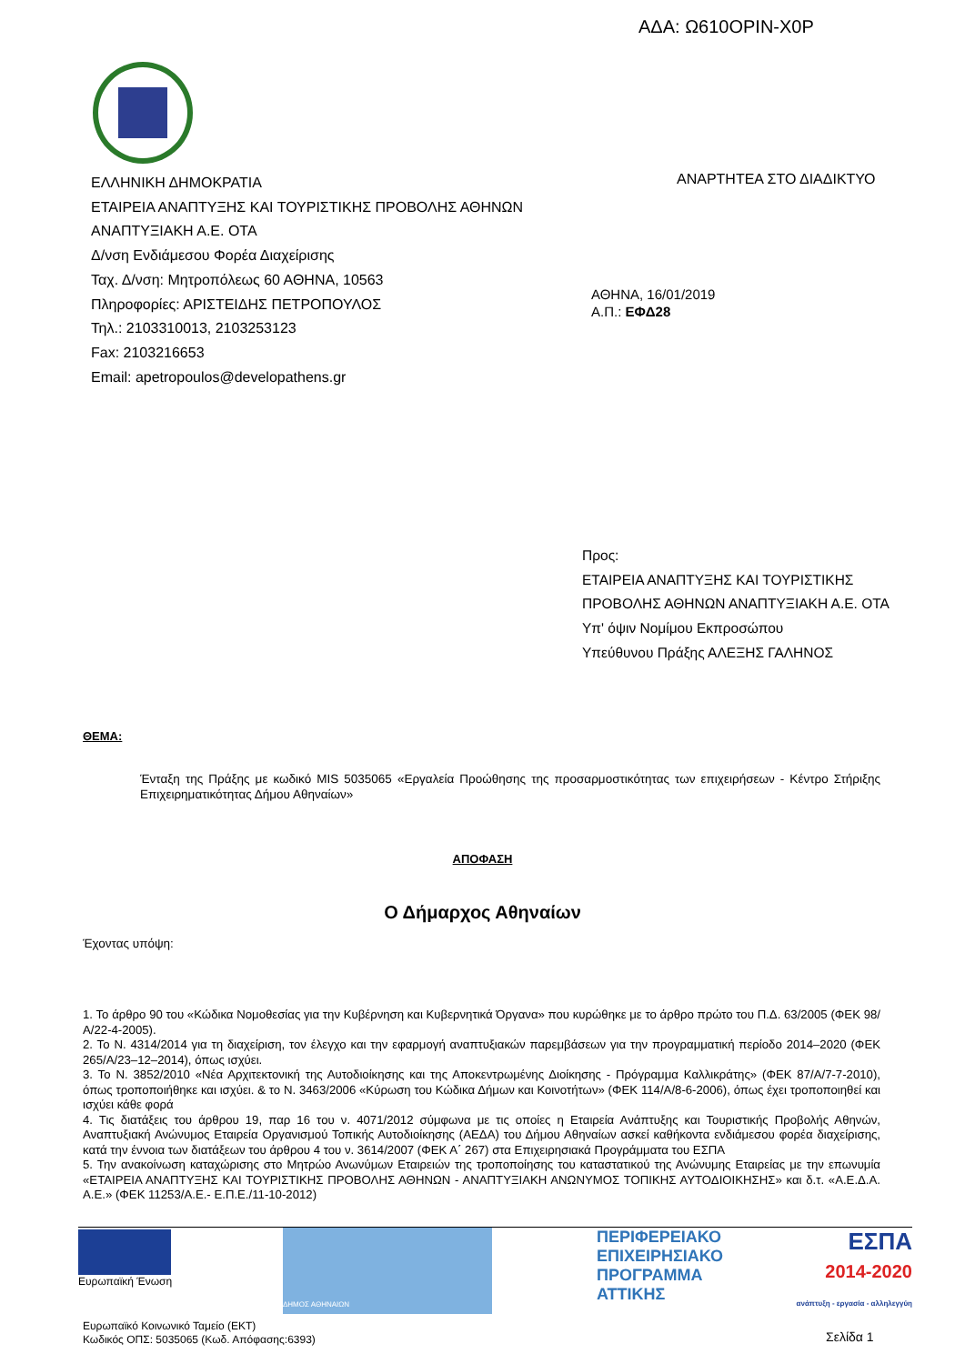ΑΔΑ: Ω610ΟΡΙΝ-Χ0Ρ
ΕΛΛΗΝΙΚΗ ΔΗΜΟΚΡΑΤΙΑ
ΕΤΑΙΡΕΙΑ ΑΝΑΠΤΥΞΗΣ ΚΑΙ ΤΟΥΡΙΣΤΙΚΗΣ ΠΡΟΒΟΛΗΣ ΑΘΗΝΩΝ
ΑΝΑΠΤΥΞΙΑΚΗ Α.Ε. ΟΤΑ
Δ/νση Ενδιάμεσου Φορέα Διαχείρισης
Ταχ. Δ/νση: Μητροπόλεως 60 ΑΘΗΝΑ, 10563
Πληροφορίες: ΑΡΙΣΤΕΙΔΗΣ ΠΕΤΡΟΠΟΥΛΟΣ
Τηλ.: 2103310013, 2103253123
Fax: 2103216653
Email: apetropoulos@developathens.gr
ΑΝΑΡΤΗΤΕΑ ΣΤΟ ΔΙΑΔΙΚΤΥΟ
ΑΘΗΝΑ, 16/01/2019
Α.Π.: ΕΦΔ28
Προς:
ΕΤΑΙΡΕΙΑ ΑΝΑΠΤΥΞΗΣ ΚΑΙ ΤΟΥΡΙΣΤΙΚΗΣ
ΠΡΟΒΟΛΗΣ ΑΘΗΝΩΝ ΑΝΑΠΤΥΞΙΑΚΗ Α.Ε. ΟΤΑ
Υπ' όψιν Νομίμου Εκπροσώπου
Υπεύθυνου Πράξης ΑΛΕΞΗΣ ΓΑΛΗΝΟΣ
ΘΕΜΑ:
Ένταξη της Πράξης με κωδικό MIS 5035065 «Εργαλεία Προώθησης της προσαρμοστικότητας των επιχειρήσεων - Κέντρο Στήριξης Επιχειρηματικότητας Δήμου Αθηναίων»
ΑΠΟΦΑΣΗ
Ο Δήμαρχος Αθηναίων
Έχοντας υπόψη:
1. Το άρθρο 90 του «Κώδικα Νομοθεσίας για την Κυβέρνηση και Κυβερνητικά Όργανα» που κυρώθηκε με το άρθρο πρώτο του Π.Δ. 63/2005 (ΦΕΚ 98/Α/22-4-2005).
2. Το Ν. 4314/2014 για τη διαχείριση, τον έλεγχο και την εφαρμογή αναπτυξιακών παρεμβάσεων για την προγραμματική περίοδο 2014–2020 (ΦΕΚ 265/Α/23–12–2014), όπως ισχύει.
3. Το Ν. 3852/2010 «Νέα Αρχιτεκτονική της Αυτοδιοίκησης και της Αποκεντρωμένης Διοίκησης - Πρόγραμμα Καλλικράτης» (ΦΕΚ 87/Α/7-7-2010), όπως τροποποιήθηκε και ισχύει. & το Ν. 3463/2006 «Κύρωση του Κώδικα Δήμων και Κοινοτήτων» (ΦΕΚ 114/Α/8-6-2006), όπως έχει τροποποιηθεί και ισχύει κάθε φορά
4. Τις διατάξεις του άρθρου 19, παρ 16 του ν. 4071/2012 σύμφωνα με τις οποίες η Εταιρεία Ανάπτυξης και Τουριστικής Προβολής Αθηνών, Αναπτυξιακή Ανώνυμος Εταιρεία Οργανισμού Τοπικής Αυτοδιοίκησης (ΑΕΔΑ) του Δήμου Αθηναίων ασκεί καθήκοντα ενδιάμεσου φορέα διαχείρισης, κατά την έννοια των διατάξεων του άρθρου 4 του ν. 3614/2007 (ΦΕΚ Α΄ 267) στα Επιχειρησιακά Προγράμματα του ΕΣΠΑ
5. Την ανακοίνωση καταχώρισης στο Μητρώο Ανωνύμων Εταιρειών της τροποποίησης του καταστατικού της Ανώνυμης Εταιρείας με την επωνυμία «ΕΤΑΙΡΕΙΑ ΑΝΑΠΤΥΞΗΣ ΚΑΙ ΤΟΥΡΙΣΤΙΚΗΣ ΠΡΟΒΟΛΗΣ ΑΘΗΝΩΝ - ΑΝΑΠΤΥΞΙΑΚΗ ΑΝΩΝΥΜΟΣ ΤΟΠΙΚΗΣ ΑΥΤΟΔΙΟΙΚΗΣΗΣ» και δ.τ. «Α.Ε.Δ.Α. Α.Ε.» (ΦΕΚ 11253/Α.Ε.- Ε.Π.Ε./11-10-2012)
Ευρωπαϊκή Ένωση
ΔΗΜΟΣ ΑΘΗΝΑΙΩΝ
ΠΕΡΙΦΕΡΕΙΑΚΟ
ΕΠΙΧΕΙΡΗΣΙΑΚΟ
ΠΡΟΓΡΑΜΜΑ
ΑΤΤΙΚΗΣ
ΕΣΠΑ
2014-2020
ανάπτυξη - εργασία - αλληλεγγύη
Ευρωπαϊκό Κοινωνικό Ταμείο (ΕΚΤ)
Κωδικός ΟΠΣ: 5035065 (Κωδ. Απόφασης:6393)
Σελίδα 1